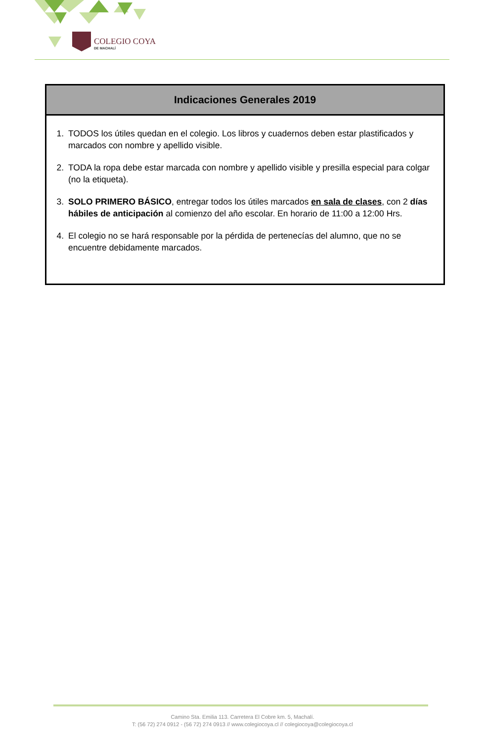COLEGIO COYA
DE MACHALÍ
| Indicaciones Generales 2019 |
| --- |
| 1. TODOS los útiles quedan en el colegio. Los libros y cuadernos deben estar plastificados y marcados con nombre y apellido visible. 2. TODA la ropa debe estar marcada con nombre y apellido visible y presilla especial para colgar (no la etiqueta). 3. SOLO PRIMERO BÁSICO , entregar todos los útiles marcados en sala de clases , con 2 días hábiles de anticipación al comienzo del año escolar. En horario de 11:00 a 12:00 Hrs. 4. El colegio no se hará responsable por la pérdida de pertenecías del alumno, que no se encuentre debidamente marcados. |
Camino Sta. Emilia 113. Carretera El Cobre km. 5, Machalí.
T: (56 72) 274 0912 - (56 72) 274 0913 // www.colegiocoya.cl // colegiocoya@colegiocoya.cl